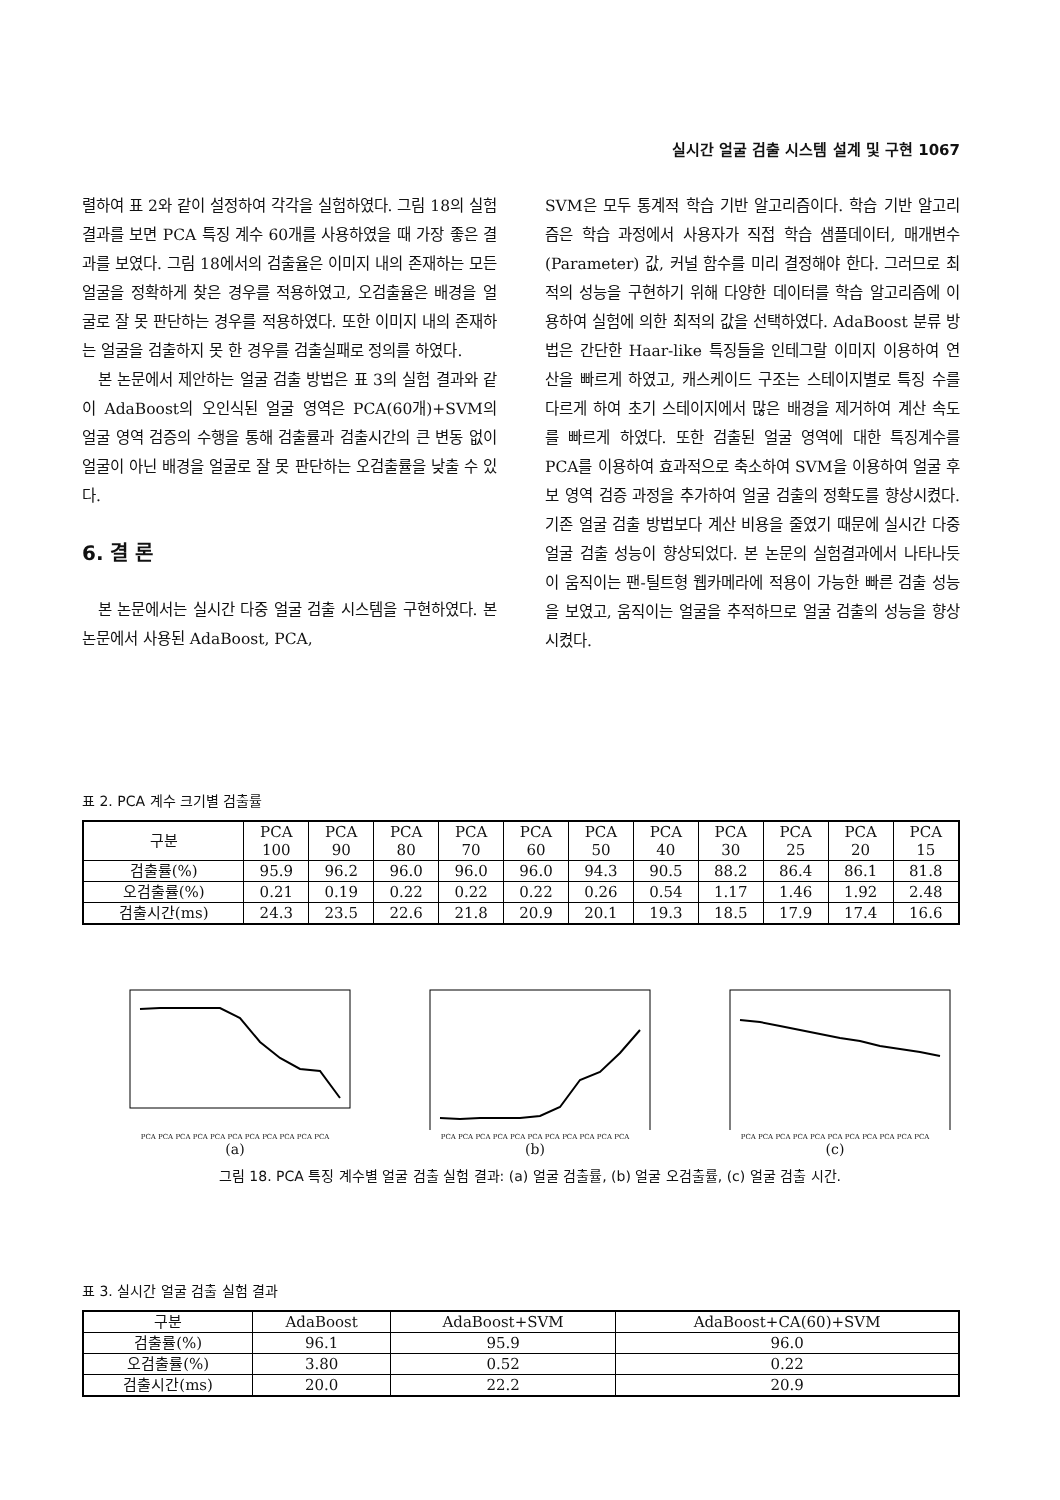실시간 얼굴 검출 시스템 설계 및 구현 1067
렬하여 표 2와 같이 설정하여 각각을 실험하였다. 그림 18의 실험 결과를 보면 PCA 특징 계수 60개를 사용하였을 때 가장 좋은 결과를 보였다. 그림 18에서의 검출율은 이미지 내의 존재하는 모든 얼굴을 정확하게 찾은 경우를 적용하였고, 오검출율은 배경을 얼굴로 잘 못 판단하는 경우를 적용하였다. 또한 이미지 내의 존재하는 얼굴을 검출하지 못 한 경우를 검출실패로 정의를 하였다.
본 논문에서 제안하는 얼굴 검출 방법은 표 3의 실험 결과와 같이 AdaBoost의 오인식된 얼굴 영역은 PCA(60개)+SVM의 얼굴 영역 검증의 수행을 통해 검출률과 검출시간의 큰 변동 없이 얼굴이 아닌 배경을 얼굴로 잘 못 판단하는 오검출률을 낮출 수 있다.
6. 결 론
본 논문에서는 실시간 다중 얼굴 검출 시스템을 구현하였다. 본 논문에서 사용된 AdaBoost, PCA,
SVM은 모두 통계적 학습 기반 알고리즘이다. 학습 기반 알고리즘은 학습 과정에서 사용자가 직접 학습 샘플데이터, 매개변수(Parameter) 값, 커널 함수를 미리 결정해야 한다. 그러므로 최적의 성능을 구현하기 위해 다양한 데이터를 학습 알고리즘에 이용하여 실험에 의한 최적의 값을 선택하였다. AdaBoost 분류 방법은 간단한 Haar-like 특징들을 인테그랄 이미지 이용하여 연산을 빠르게 하였고, 캐스케이드 구조는 스테이지별로 특징 수를 다르게 하여 초기 스테이지에서 많은 배경을 제거하여 계산 속도를 빠르게 하였다. 또한 검출된 얼굴 영역에 대한 특징계수를 PCA를 이용하여 효과적으로 축소하여 SVM을 이용하여 얼굴 후보 영역 검증 과정을 추가하여 얼굴 검출의 정확도를 향상시켰다. 기존 얼굴 검출 방법보다 계산 비용을 줄였기 때문에 실시간 다중 얼굴 검출 성능이 향상되었다. 본 논문의 실험결과에서 나타나듯이 움직이는 팬-틸트형 웹카메라에 적용이 가능한 빠른 검출 성능을 보였고, 움직이는 얼굴을 추적하므로 얼굴 검출의 성능을 향상 시켰다.
표 2. PCA 계수 크기별 검출률
| 구분 | PCA 100 | PCA 90 | PCA 80 | PCA 70 | PCA 60 | PCA 50 | PCA 40 | PCA 30 | PCA 25 | PCA 20 | PCA 15 |
| --- | --- | --- | --- | --- | --- | --- | --- | --- | --- | --- | --- |
| 검출률(%) | 95.9 | 96.2 | 96.0 | 96.0 | 96.0 | 94.3 | 90.5 | 88.2 | 86.4 | 86.1 | 81.8 |
| 오검출률(%) | 0.21 | 0.19 | 0.22 | 0.22 | 0.22 | 0.26 | 0.54 | 1.17 | 1.46 | 1.92 | 2.48 |
| 검출시간(ms) | 24.3 | 23.5 | 22.6 | 21.8 | 20.9 | 20.1 | 19.3 | 18.5 | 17.9 | 17.4 | 16.6 |
PCA PCA PCA PCA PCA PCA PCA PCA PCA PCA PCA
(a)
PCA PCA PCA PCA PCA PCA PCA PCA PCA PCA PCA
(b)
PCA PCA PCA PCA PCA PCA PCA PCA PCA PCA PCA
(c)
그림 18. PCA 특징 계수별 얼굴 검출 실험 결과: (a) 얼굴 검출률, (b) 얼굴 오검출률, (c) 얼굴 검출 시간.
표 3. 실시간 얼굴 검출 실험 결과
| 구분 | AdaBoost | AdaBoost+SVM | AdaBoost+CA(60)+SVM |
| --- | --- | --- | --- |
| 검출률(%) | 96.1 | 95.9 | 96.0 |
| 오검출률(%) | 3.80 | 0.52 | 0.22 |
| 검출시간(ms) | 20.0 | 22.2 | 20.9 |